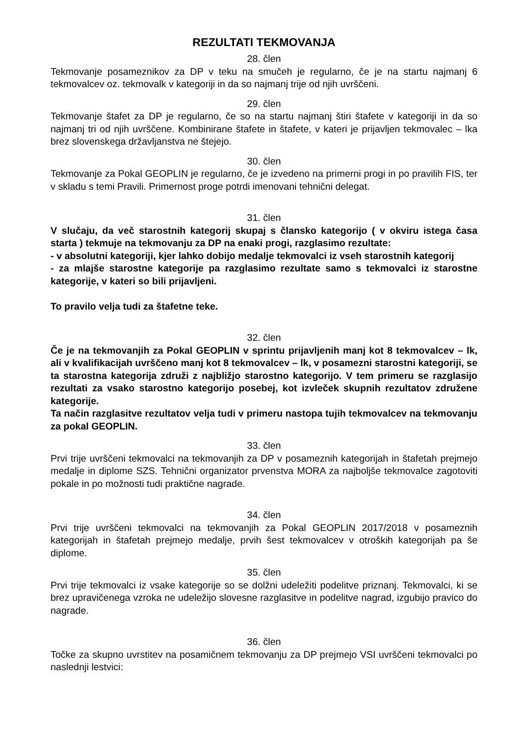REZULTATI TEKMOVANJA
28. člen
Tekmovanje posameznikov za DP v teku na smučeh je regularno, če je na startu najmanj 6 tekmovalcev oz. tekmovalk v kategoriji in da so najmanj trije od njih uvrščeni.
29. člen
Tekmovanje štafet za DP je regularno, če so na startu najmanj štiri štafete v kategoriji in da so najmanj tri od njih uvrščene. Kombinirane štafete in štafete, v kateri je prijavljen tekmovalec – lka brez slovenskega državljanstva ne štejejo.
30. člen
Tekmovanje za Pokal GEOPLIN je regularno, če je izvedeno na primerni progi in po pravilih FIS, ter v skladu s temi Pravili. Primernost proge potrdi imenovani tehnični delegat.
31. člen
V slučaju, da več starostnih kategorij skupaj s člansko kategorijo ( v okviru istega časa starta ) tekmuje na tekmovanju za DP na enaki progi, razglasimo rezultate:
- v absolutni kategoriji, kjer lahko dobijo medalje tekmovalci iz vseh starostnih kategorij
- za mlajše starostne kategorije pa razglasimo rezultate samo s tekmovalci iz starostne kategorije, v kateri so bili prijavljeni.
To pravilo velja tudi za štafetne teke.
32. člen
Če je na tekmovanjih za Pokal GEOPLIN v sprintu prijavljenih manj kot 8 tekmovalcev – lk, ali v kvalifikacijah uvrščeno manj kot 8 tekmovalcev – lk, v posamezni starostni kategoriji, se ta starostna kategorija združi z najbližjo starostno kategorijo. V tem primeru se razglasijo rezultati za vsako starostno kategorijo posebej, kot izvleček skupnih rezultatov združene kategorije.
Ta način razglasitve rezultatov velja tudi v primeru nastopa tujih tekmovalcev na tekmovanju za pokal GEOPLIN.
33. člen
Prvi trije uvrščeni tekmovalci na tekmovanjih za DP v posameznih kategorijah in štafetah prejmejo medalje in diplome SZS. Tehnični organizator prvenstva MORA za najboljše tekmovalce zagotoviti pokale in po možnosti tudi praktične nagrade.
34. člen
Prvi trije uvrščeni tekmovalci na tekmovanjih za Pokal GEOPLIN 2017/2018 v posameznih kategorijah in štafetah prejmejo medalje, prvih šest tekmovalcev v otroških kategorijah pa še diplome.
35. člen
Prvi trije tekmovalci iz vsake kategorije so se dolžni udeležiti podelitve priznanj. Tekmovalci, ki se brez upravičenega vzroka ne udeležijo slovesne razglasitve in podelitve nagrad, izgubijo pravico do nagrade.
36. člen
Točke za skupno uvrstitev na posamičnem tekmovanju za DP prejmejo VSI uvrščeni tekmovalci po naslednji lestvici: